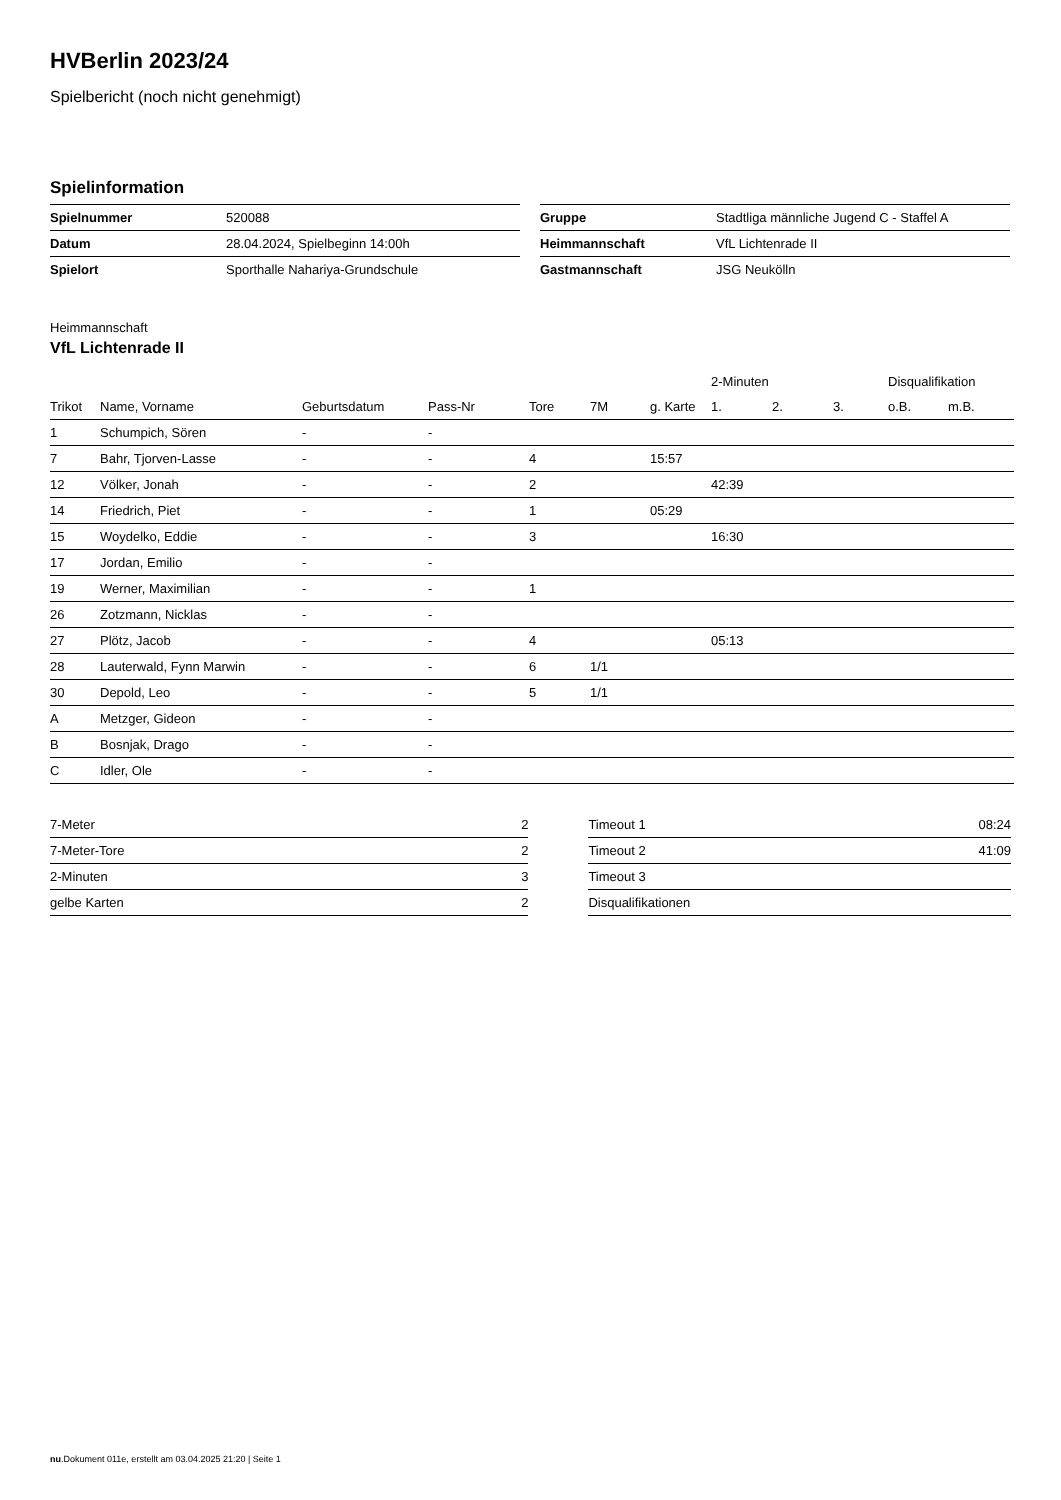HVBerlin 2023/24
Spielbericht (noch nicht genehmigt)
Spielinformation
| Spielnummer | 520088 |
| Datum | 28.04.2024, Spielbeginn 14:00h |
| Spielort | Sporthalle Nahariya-Grundschule |
| Gruppe | Stadtliga männliche Jugend C - Staffel A |
| Heimmannschaft | VfL Lichtenrade II |
| Gastmannschaft | JSG Neukölln |
Heimmannschaft
VfL Lichtenrade II
| | | | | | | | 2-Minuten | | | Disqualifikation | |
| --- | --- | --- | --- | --- | --- | --- | --- | --- | --- | --- | --- |
| Trikot | Name, Vorname | Geburtsdatum | Pass-Nr | Tore | 7M | g. Karte | 1. | 2. | 3. | o.B. | m.B. |
| 1 | Schumpich, Sören | - | - | | | | | | | | |
| 7 | Bahr, Tjorven-Lasse | - | - | 4 | | 15:57 | | | | | |
| 12 | Völker, Jonah | - | - | 2 | | | 42:39 | | | | |
| 14 | Friedrich, Piet | - | - | 1 | | 05:29 | | | | | |
| 15 | Woydelko, Eddie | - | - | 3 | | | 16:30 | | | | |
| 17 | Jordan, Emilio | - | - | | | | | | | | |
| 19 | Werner, Maximilian | - | - | 1 | | | | | | | |
| 26 | Zotzmann, Nicklas | - | - | | | | | | | | |
| 27 | Plötz, Jacob | - | - | 4 | | | 05:13 | | | | |
| 28 | Lauterwald, Fynn Marwin | - | - | 6 | 1/1 | | | | | | |
| 30 | Depold, Leo | - | - | 5 | 1/1 | | | | | | |
| A | Metzger, Gideon | - | - | | | | | | | | |
| B | Bosnjak, Drago | - | - | | | | | | | | |
| C | Idler, Ole | - | - | | | | | | | | |
| 7-Meter | 2 |
| 7-Meter-Tore | 2 |
| 2-Minuten | 3 |
| gelbe Karten | 2 |
| Timeout 1 | 08:24 |
| Timeout 2 | 41:09 |
| Timeout 3 | |
| Disqualifikationen | |
nu.Dokument 011e, erstellt am 03.04.2025 21:20 | Seite 1